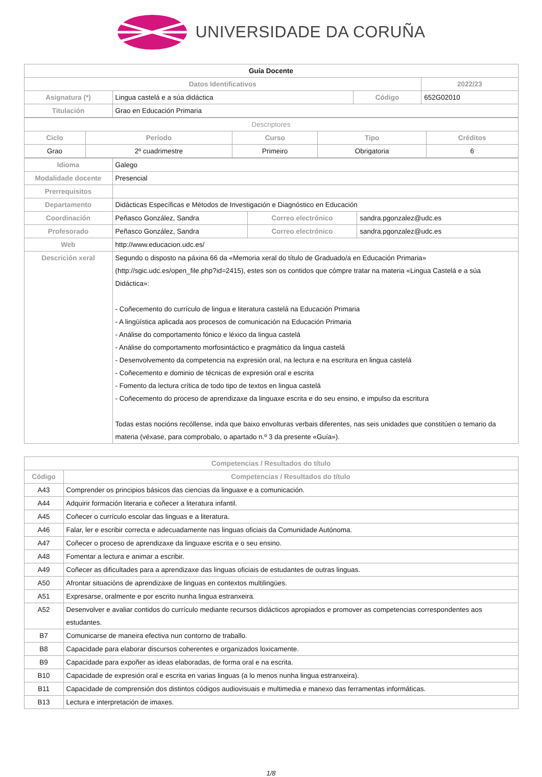UNIVERSIDADE DA CORUÑA
| Guía Docente | | | |
| Datos Identificativos | | | 2022/23 |
| Asignatura (*) | Lingua castelá e a súa didáctica | Código | 652G02010 |
| Titulación | Grao en Educación Primaria | | |
| Descriptores | | | | |
| Ciclo | Período | Curso | Tipo | Créditos |
| Grao | 2º cuadrimestre | Primeiro | Obrigatoria | 6 |
| Idioma | Galego | | |
| Modalidade docente | Presencial | | |
| Prerrequisitos | | | |
| Departamento | Didácticas Específicas e Métodos de Investigación e Diagnóstico en Educación | | |
| Coordinación | Peñasco González, Sandra | Correo electrónico | sandra.pgonzalez@udc.es |
| Profesorado | Peñasco González, Sandra | Correo electrónico | sandra.pgonzalez@udc.es |
| Web | http://www.educacion.udc.es/ | | |
| Descrición xeral | Segundo o disposto na páxina 66 da «Memoria xeral do título de Graduado/a en Educación Primaria» (http://sgic.udc.es/open_file.php?id=2415), estes son os contidos que cómpre tratar na materia «Lingua Castelá e a súa Didáctica»: - Coñecemento do currículo de lingua e literatura castelá na Educación Primaria - A lingüística aplicada aos procesos de comunicación na Educación Primaria - Análise do comportamento fónico e léxico da lingua castelá - Análise do comportamento morfosintáctico e pragmático da lingua castelá - Desenvolvemento da competencia na expresión oral, na lectura e na escritura en lingua castelá - Coñecemento e dominio de técnicas de expresión oral e escrita - Fomento da lectura crítica de todo tipo de textos en lingua castelá - Coñecemento do proceso de aprendizaxe da linguaxe escrita e do seu ensino, e impulso da escritura Todas estas nocións recóllense, inda que baixo envolturas verbais diferentes, nas seis unidades que constitúen o temario da materia (véxase, para comprobalo, o apartado n.º 3 da presente «Guía»). | | |
| Competencias / Resultados do título | |
| --- | --- |
| Código | Competencias / Resultados do título |
| A43 | Comprender os principios básicos das ciencias da linguaxe e a comunicación. |
| A44 | Adquirir formación literaria e coñecer a literatura infantil. |
| A45 | Coñecer o currículo escolar das linguas e a literatura. |
| A46 | Falar, ler e escribir correcta e adecuadamente nas linguas oficiais da Comunidade Autónoma. |
| A47 | Coñecer o proceso de aprendizaxe da linguaxe escrita e o seu ensino. |
| A48 | Fomentar a lectura e animar a escribir. |
| A49 | Coñecer as dificultades para a aprendizaxe das linguas oficiais de estudantes de outras linguas. |
| A50 | Afrontar situacións de aprendizaxe de linguas en contextos multilingües. |
| A51 | Expresarse, oralmente e por escrito nunha lingua estranxeira. |
| A52 | Desenvolver e avaliar contidos do currículo mediante recursos didácticos apropiados e promover as competencias correspondentes aos estudantes. |
| B7 | Comunicarse de maneira efectiva nun contorno de traballo. |
| B8 | Capacidade para elaborar discursos coherentes e organizados loxicamente. |
| B9 | Capacidade para expoñer as ideas elaboradas, de forma oral e na escrita. |
| B10 | Capacidade de expresión oral e escrita en varias linguas (a lo menos nunha lingua estranxeira). |
| B11 | Capacidade de comprensión dos distintos códigos audiovisuais e multimedia e manexo das ferramentas informáticas. |
| B13 | Lectura e interpretación de imaxes. |
1/8